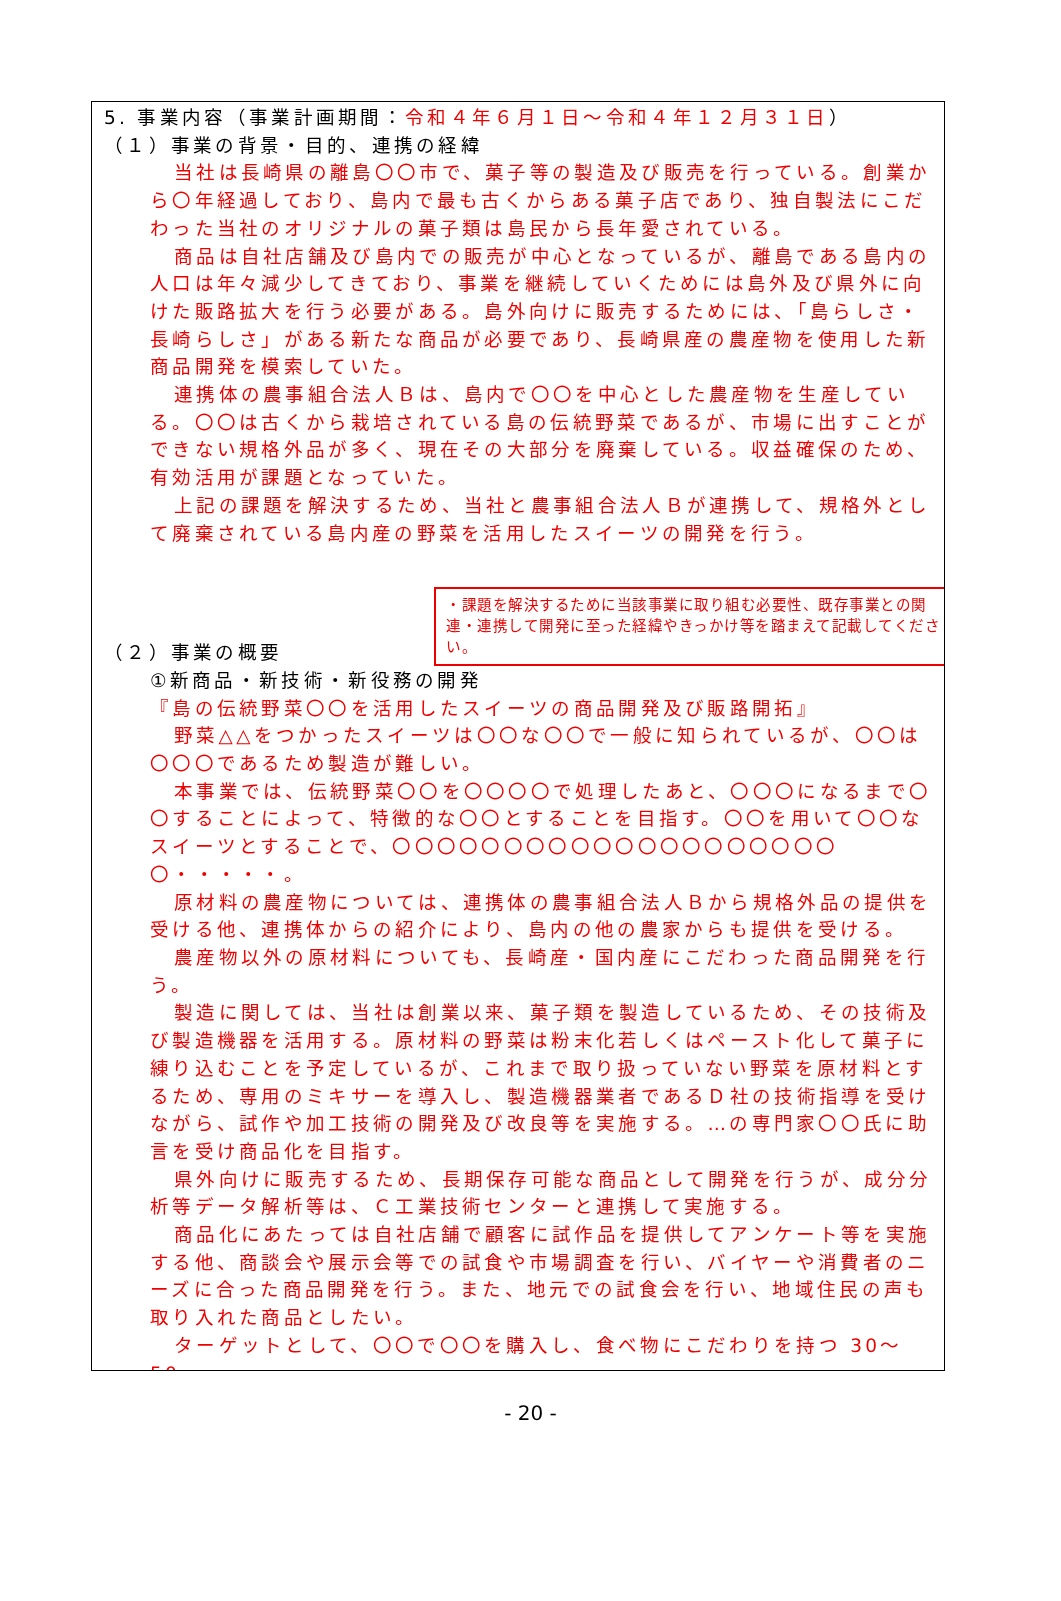5. 事業内容（事業計画期間：令和４年６月１日～令和４年１２月３１日）
（１）事業の背景・目的、連携の経緯
当社は長崎県の離島〇〇市で、菓子等の製造及び販売を行っている。創業から〇年経過しており、島内で最も古くからある菓子店であり、独自製法にこだわった当社のオリジナルの菓子類は島民から長年愛されている。
商品は自社店舗及び島内での販売が中心となっているが、離島である島内の人口は年々減少してきており、事業を継続していくためには島外及び県外に向けた販路拡大を行う必要がある。島外向けに販売するためには、「島らしさ・長崎らしさ」がある新たな商品が必要であり、長崎県産の農産物を使用した新商品開発を模索していた。
連携体の農事組合法人Ｂは、島内で〇〇を中心とした農産物を生産している。〇〇は古くから栽培されている島の伝統野菜であるが、市場に出すことができない規格外品が多く、現在その大部分を廃棄している。収益確保のため、有効活用が課題となっていた。
上記の課題を解決するため、当社と農事組合法人Ｂが連携して、規格外として廃棄されている島内産の野菜を活用したスイーツの開発を行う。
・課題を解決するために当該事業に取り組む必要性、既存事業との関連・連携して開発に至った経緯やきっかけ等を踏まえて記載してください。
（２）事業の概要
①新商品・新技術・新役務の開発
『島の伝統野菜〇〇を活用したスイーツの商品開発及び販路開拓』
野菜△△をつかったスイーツは〇〇な〇〇で一般に知られているが、〇〇は〇〇〇であるため製造が難しい。
本事業では、伝統野菜〇〇を〇〇〇〇で処理したあと、〇〇〇になるまで〇〇することによって、特徴的な〇〇とすることを目指す。〇〇を用いて〇〇なスイーツとすることで、〇〇〇〇〇〇〇〇〇〇〇〇〇〇〇〇〇〇〇〇〇・・・・・。
原材料の農産物については、連携体の農事組合法人Ｂから規格外品の提供を受ける他、連携体からの紹介により、島内の他の農家からも提供を受ける。
農産物以外の原材料についても、長崎産・国内産にこだわった商品開発を行う。
製造に関しては、当社は創業以来、菓子類を製造しているため、その技術及び製造機器を活用する。原材料の野菜は粉末化若しくはペースト化して菓子に練り込むことを予定しているが、これまで取り扱っていない野菜を原材料とするため、専用のミキサーを導入し、製造機器業者であるＤ社の技術指導を受けながら、試作や加工技術の開発及び改良等を実施する。…の専門家〇〇氏に助言を受け商品化を目指す。
県外向けに販売するため、長期保存可能な商品として開発を行うが、成分分析等データ解析等は、Ｃ工業技術センターと連携して実施する。
商品化にあたっては自社店舗で顧客に試作品を提供してアンケート等を実施する他、商談会や展示会等での試食や市場調査を行い、バイヤーや消費者のニーズに合った商品開発を行う。また、地元での試食会を行い、地域住民の声も取り入れた商品としたい。
ターゲットとして、〇〇で〇〇を購入し、食べ物にこだわりを持つ 30～50
- 20 -